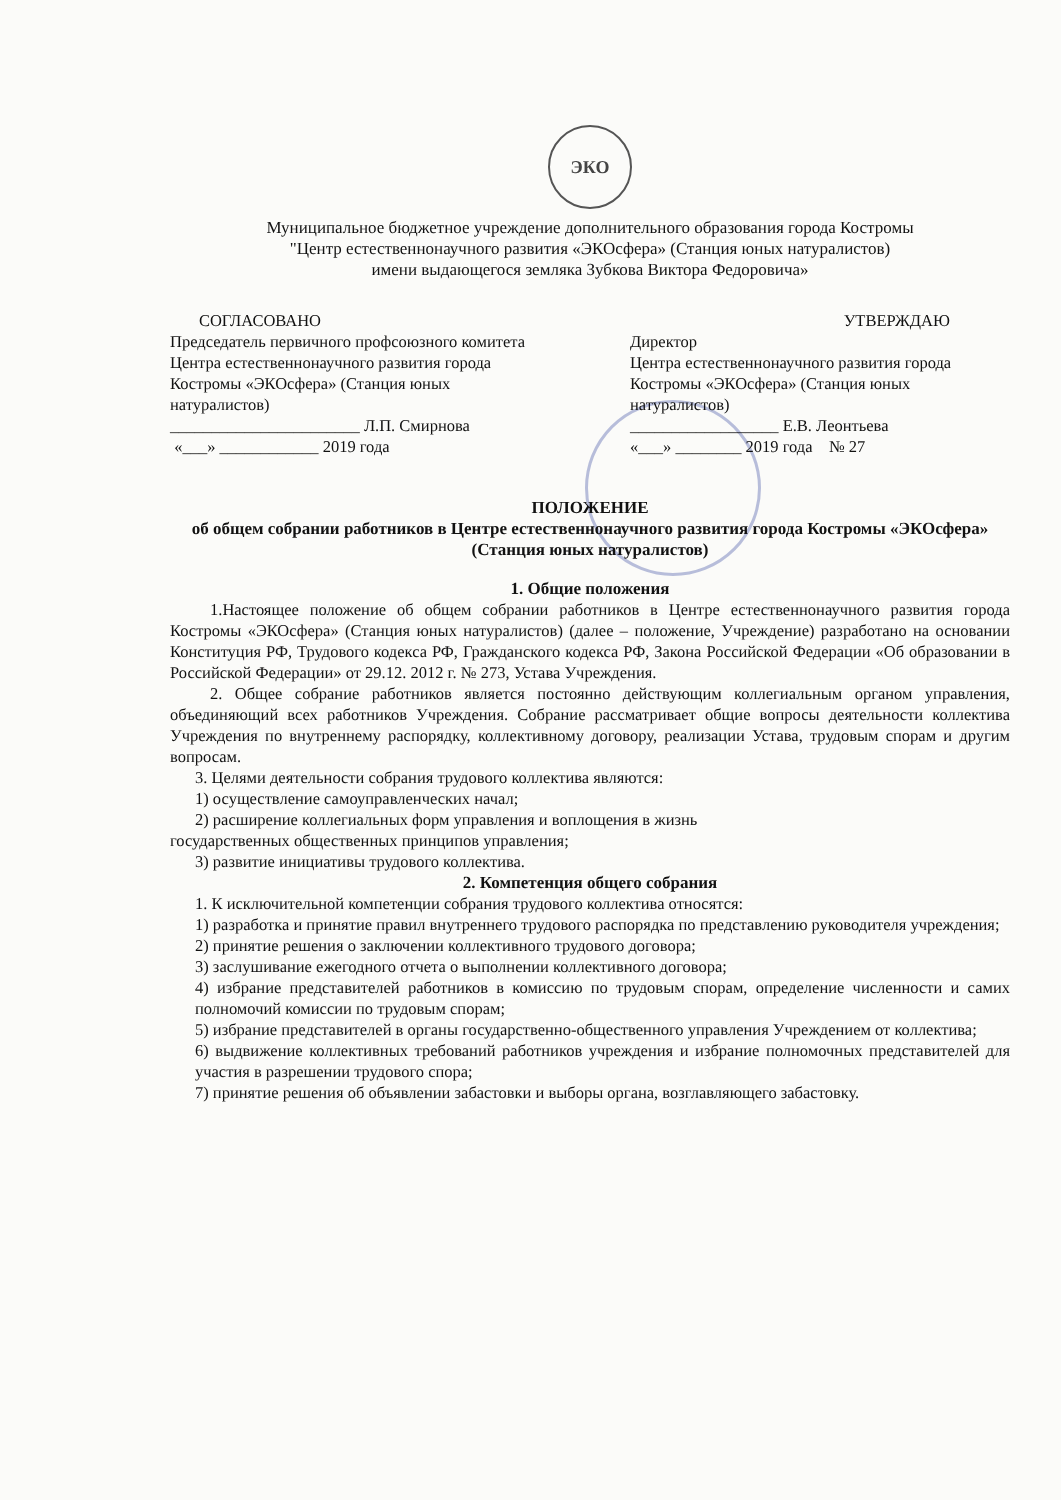ЭКО
Муниципальное бюджетное учреждение дополнительного образования города Костромы
"Центр естественнонаучного развития «ЭКОсфера» (Станция юных натуралистов)
имени выдающегося земляка Зубкова Виктора Федоровича»
СОГЛАСОВАНО
Председатель первичного профсоюзного комитета Центра естественнонаучного развития города Костромы «ЭКОсфера» (Станция юных натуралистов)
_______________________ Л.П. Смирнова
«___» ____________ 2019 года
УТВЕРЖДАЮ
Директор
Центра естественнонаучного развития города Костромы «ЭКОсфера» (Станция юных натуралистов)
__________________ Е.В. Леонтьева
«___» ________ 2019 года № 27
ПОЛОЖЕНИЕ
об общем собрании работников в Центре естественнонаучного развития города Костромы «ЭКОсфера» (Станция юных натуралистов)
1. Общие положения
1.Настоящее положение об общем собрании работников в Центре естественнонаучного развития города Костромы «ЭКОсфера» (Станция юных натуралистов) (далее – положение, Учреждение) разработано на основании Конституция РФ, Трудового кодекса РФ, Гражданского кодекса РФ, Закона Российской Федерации «Об образовании в Российской Федерации» от 29.12. 2012 г. № 273, Устава Учреждения.
2. Общее собрание работников является постоянно действующим коллегиальным органом управления, объединяющий всех работников Учреждения. Собрание рассматривает общие вопросы деятельности коллектива Учреждения по внутреннему распорядку, коллективному договору, реализации Устава, трудовым спорам и другим вопросам.
3. Целями деятельности собрания трудового коллектива являются:
1) осуществление самоуправленческих начал;
2) расширение коллегиальных форм управления и воплощения в жизнь
государственных общественных принципов управления;
3) развитие инициативы трудового коллектива.
2. Компетенция общего собрания
1. К исключительной компетенции собрания трудового коллектива относятся:
1) разработка и принятие правил внутреннего трудового распорядка по представлению руководителя учреждения;
2) принятие решения о заключении коллективного трудового договора;
3) заслушивание ежегодного отчета о выполнении коллективного договора;
4) избрание представителей работников в комиссию по трудовым спорам, определение численности и самих полномочий комиссии по трудовым спорам;
5) избрание представителей в органы государственно-общественного управления Учреждением от коллектива;
6) выдвижение коллективных требований работников учреждения и избрание полномочных представителей для участия в разрешении трудового спора;
7) принятие решения об объявлении забастовки и выборы органа, возглавляющего забастовку.